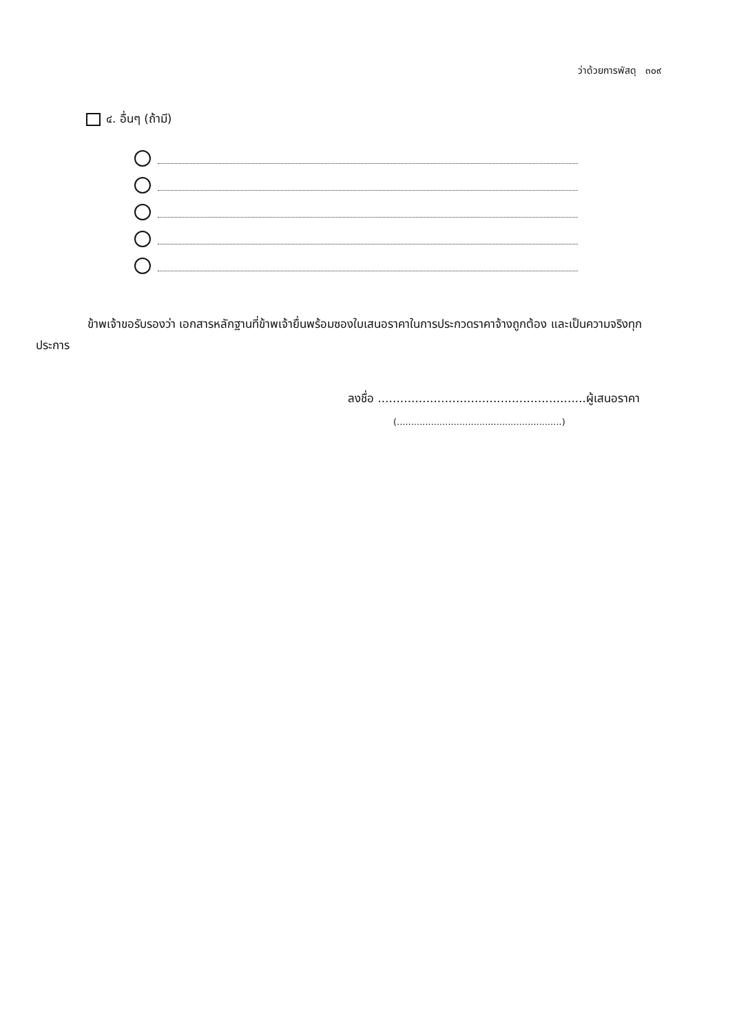ว่าด้วยการพัสดุ ๓๐๙
๔. อื่นๆ (ถ้ามี)
ข้าพเจ้าขอรับรองว่า เอกสารหลักฐานที่ข้าพเจ้ายื่นพร้อมซองใบเสนอราคาในการประกวดราคาจ้างถูกต้อง และเป็นความจริงทุกประการ
ลงชื่อ ........................................................ผู้เสนอราคา
(..........................................................)